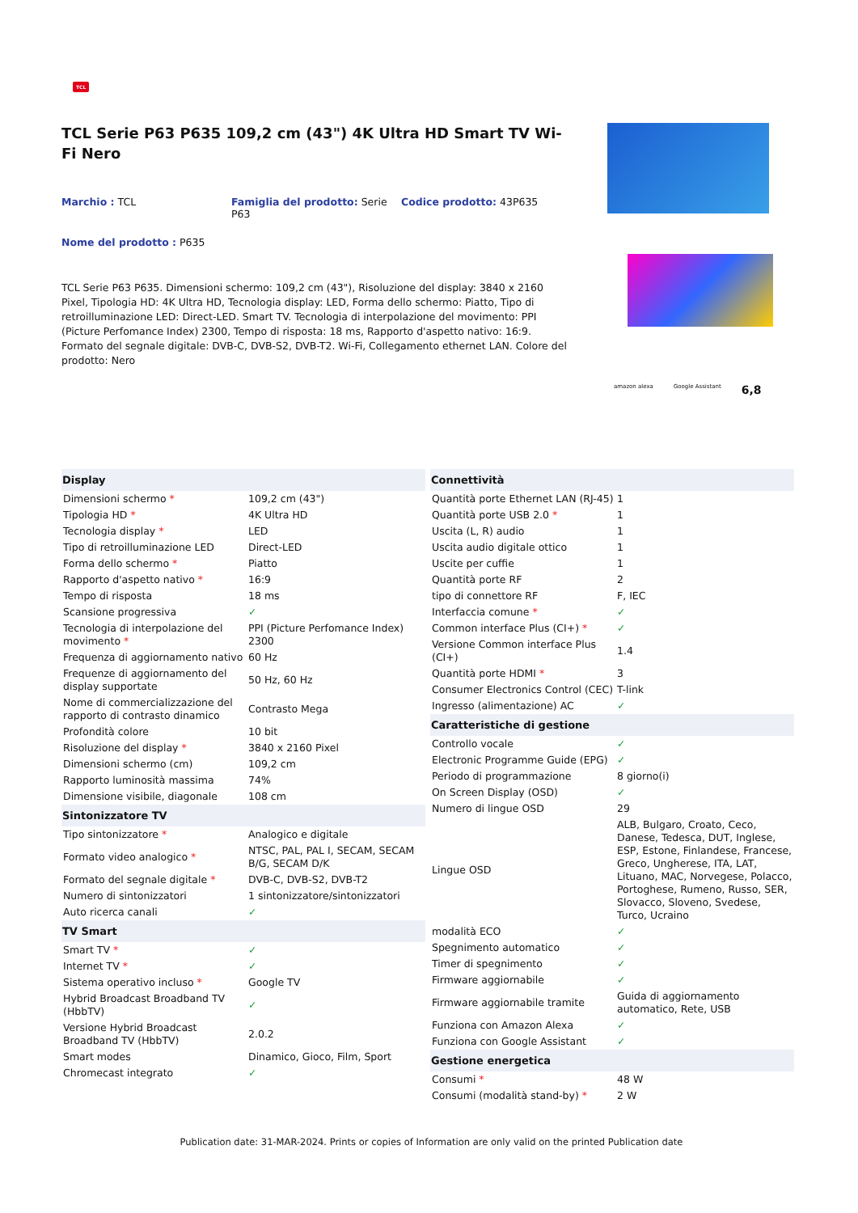TCL
TCL Serie P63 P635 109,2 cm (43") 4K Ultra HD Smart TV Wi-Fi Nero
Marchio : TCL
Famiglia del prodotto: Serie P63
Codice prodotto: 43P635
Nome del prodotto : P635
TCL Serie P63 P635. Dimensioni schermo: 109,2 cm (43"), Risoluzione del display: 3840 x 2160 Pixel, Tipologia HD: 4K Ultra HD, Tecnologia display: LED, Forma dello schermo: Piatto, Tipo di retroilluminazione LED: Direct-LED. Smart TV. Tecnologia di interpolazione del movimento: PPI (Picture Perfomance Index) 2300, Tempo di risposta: 18 ms, Rapporto d'aspetto nativo: 16:9. Formato del segnale digitale: DVB-C, DVB-S2, DVB-T2. Wi-Fi, Collegamento ethernet LAN. Colore del prodotto: Nero
amazon alexa Google Assistant 6,8
| Display | |
| --- | --- |
| Dimensioni schermo * | 109,2 cm (43") |
| Tipologia HD * | 4K Ultra HD |
| Tecnologia display * | LED |
| Tipo di retroilluminazione LED | Direct-LED |
| Forma dello schermo * | Piatto |
| Rapporto d'aspetto nativo * | 16:9 |
| Tempo di risposta | 18 ms |
| Scansione progressiva | ✓ |
| Tecnologia di interpolazione del movimento * | PPI (Picture Perfomance Index) 2300 |
| Frequenza di aggiornamento nativo | 60 Hz |
| Frequenze di aggiornamento del display supportate | 50 Hz, 60 Hz |
| Nome di commercializzazione del rapporto di contrasto dinamico | Contrasto Mega |
| Profondità colore | 10 bit |
| Risoluzione del display * | 3840 x 2160 Pixel |
| Dimensioni schermo (cm) | 109,2 cm |
| Rapporto luminosità massima | 74% |
| Dimensione visibile, diagonale | 108 cm |
| Sintonizzatore TV | |
| Tipo sintonizzatore * | Analogico e digitale |
| Formato video analogico * | NTSC, PAL, PAL I, SECAM, SECAM B/G, SECAM D/K |
| Formato del segnale digitale * | DVB-C, DVB-S2, DVB-T2 |
| Numero di sintonizzatori | 1 sintonizzatore/sintonizzatori |
| Auto ricerca canali | ✓ |
| TV Smart | |
| Smart TV * | ✓ |
| Internet TV * | ✓ |
| Sistema operativo incluso * | Google TV |
| Hybrid Broadcast Broadband TV (HbbTV) | ✓ |
| Versione Hybrid Broadcast Broadband TV (HbbTV) | 2.0.2 |
| Smart modes | Dinamico, Gioco, Film, Sport |
| Chromecast integrato | ✓ |
| Connettività | |
| --- | --- |
| Quantità porte Ethernet LAN (RJ-45) | 1 |
| Quantità porte USB 2.0 * | 1 |
| Uscita (L, R) audio | 1 |
| Uscita audio digitale ottico | 1 |
| Uscite per cuffie | 1 |
| Quantità porte RF | 2 |
| tipo di connettore RF | F, IEC |
| Interfaccia comune * | ✓ |
| Common interface Plus (CI+) * | ✓ |
| Versione Common interface Plus (CI+) | 1.4 |
| Quantità porte HDMI * | 3 |
| Consumer Electronics Control (CEC) | T-link |
| Ingresso (alimentazione) AC | ✓ |
| Caratteristiche di gestione | |
| Controllo vocale | ✓ |
| Electronic Programme Guide (EPG) | ✓ |
| Periodo di programmazione | 8 giorno(i) |
| On Screen Display (OSD) | ✓ |
| Numero di lingue OSD | 29 |
| Lingue OSD | ALB, Bulgaro, Croato, Ceco, Danese, Tedesca, DUT, Inglese, ESP, Estone, Finlandese, Francese, Greco, Ungherese, ITA, LAT, Lituano, MAC, Norvegese, Polacco, Portoghese, Rumeno, Russo, SER, Slovacco, Sloveno, Svedese, Turco, Ucraino |
| modalità ECO | ✓ |
| Spegnimento automatico | ✓ |
| Timer di spegnimento | ✓ |
| Firmware aggiornabile | ✓ |
| Firmware aggiornabile tramite | Guida di aggiornamento automatico, Rete, USB |
| Funziona con Amazon Alexa | ✓ |
| Funziona con Google Assistant | ✓ |
| Gestione energetica | |
| Consumi * | 48 W |
| Consumi (modalità stand-by) * | 2 W |
Publication date: 31-MAR-2024. Prints or copies of Information are only valid on the printed Publication date